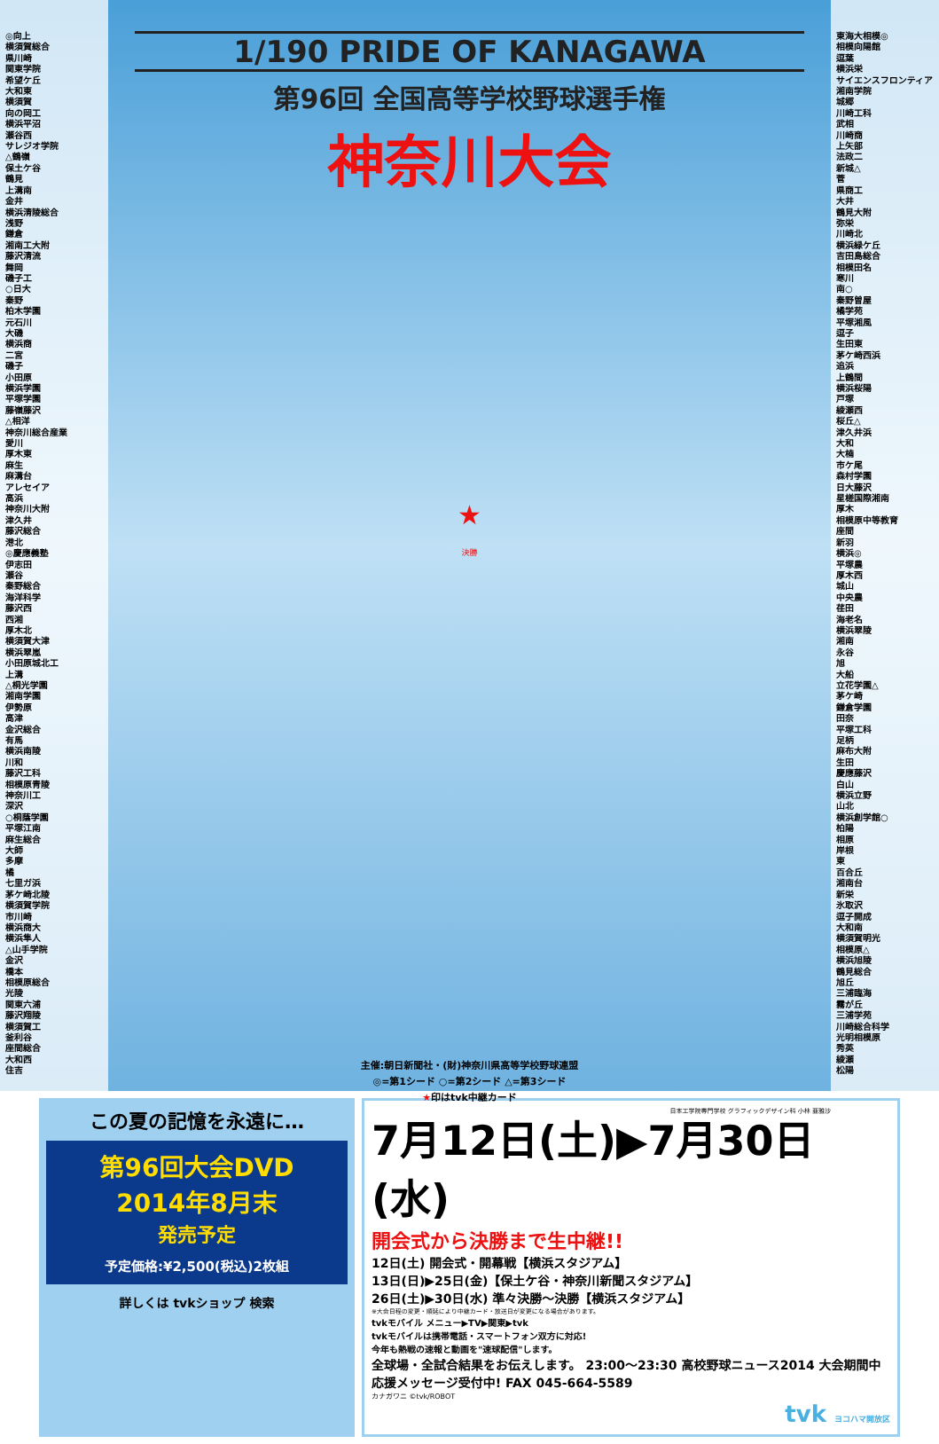◎向上
横須賀総合
県川崎
関東学院
希望ケ丘
大和東
横須賀
向の岡工
横浜平沼
瀬谷西
サレジオ学院
△鶴嶺
保土ケ谷
鶴見
上溝南
金井
横浜清陵総合
浅野
鎌倉
湘南工大附
藤沢清流
舞岡
磯子工
○日大
秦野
柏木学園
元石川
大磯
横浜商
二宮
磯子
小田原
横浜学園
平塚学園
藤嶺藤沢
△相洋
神奈川総合産業
愛川
厚木東
麻生
麻溝台
アレセイア
高浜
神奈川大附
津久井
藤沢総合
港北
◎慶應義塾
伊志田
瀬谷
秦野総合
海洋科学
藤沢西
西湘
厚木北
横須賀大津
横浜翠嵐
小田原城北工
上溝
△桐光学園
湘南学園
伊勢原
高津
金沢総合
有馬
横浜南陵
川和
藤沢工科
相模原青陵
神奈川工
深沢
○桐蔭学園
平塚江南
麻生総合
大師
多摩
橘
七里ガ浜
茅ケ崎北陵
横須賀学院
市川崎
横浜商大
横浜隼人
△山手学院
金沢
橋本
相模原総合
光陵
関東六浦
藤沢翔陵
横須賀工
釜利谷
座間総合
大和西
住吉
1/190 PRIDE OF KANAGAWA
第96回 全国高等学校野球選手権
神奈川大会
★
決勝
主催:朝日新聞社・(財)神奈川県高等学校野球連盟
◎=第1シード ○=第2シード △=第3シード
★印はtvk中継カード
日本工学院専門学校 グラフィックデザイン科 小林 亜雅沙
東海大相模◎
相模向陽館
逗葉
横浜栄
サイエンスフロンティア
湘南学院
城郷
川崎工科
武相
川崎商
上矢部
法政二
新城△
菅
県商工
大井
鶴見大附
弥栄
川崎北
横浜緑ケ丘
吉田島総合
相模田名
寒川
南○
秦野曽屋
橘学苑
平塚湘風
逗子
生田東
茅ケ崎西浜
追浜
上鶴間
横浜桜陽
戸塚
綾瀬西
桜丘△
津久井浜
大和
大楠
市ケ尾
森村学園
日大藤沢
星槎国際湘南
厚木
相模原中等教育
座間
新羽
横浜◎
平塚農
厚木西
城山
中央農
荏田
海老名
横浜翠陵
湘南
永谷
旭
大船
立花学園△
茅ケ崎
鎌倉学園
田奈
平塚工科
足柄
麻布大附
生田
慶應藤沢
白山
横浜立野
山北
横浜創学館○
柏陽
相原
岸根
東
百合丘
湘南台
新栄
氷取沢
逗子開成
大和南
横須賀明光
相模原△
横浜旭陵
鶴見総合
旭丘
三浦臨海
霧が丘
三浦学苑
川崎総合科学
光明相模原
秀英
綾瀬
松陽
この夏の記憶を永遠に…
第96回大会DVD
2014年8月末
発売予定
予定価格:¥2,500(税込)2枚組
詳しくは tvkショップ 検索
7月12日(土)▶7月30日(水)
開会式から決勝まで生中継!!
12日(土) 開会式・開幕戦【横浜スタジアム】
13日(日)▶25日(金)【保土ケ谷・神奈川新聞スタジアム】
26日(土)▶30日(水) 準々決勝〜決勝【横浜スタジアム】
※大会日程の変更・順延により中継カード・放送日が変更になる場合があります。
tvkモバイル メニュー▶TV▶関東▶tvk
tvkモバイルは携帯電話・スマートフォン双方に対応!
今年も熱戦の速報と動画を"速球配信"します。
全球場・全試合結果をお伝えします。 23:00〜23:30 高校野球ニュース2014 大会期間中 応援メッセージ受付中! FAX 045-664-5589
カナガワニ ©tvk/ROBOT
tvk ヨコハマ開放区